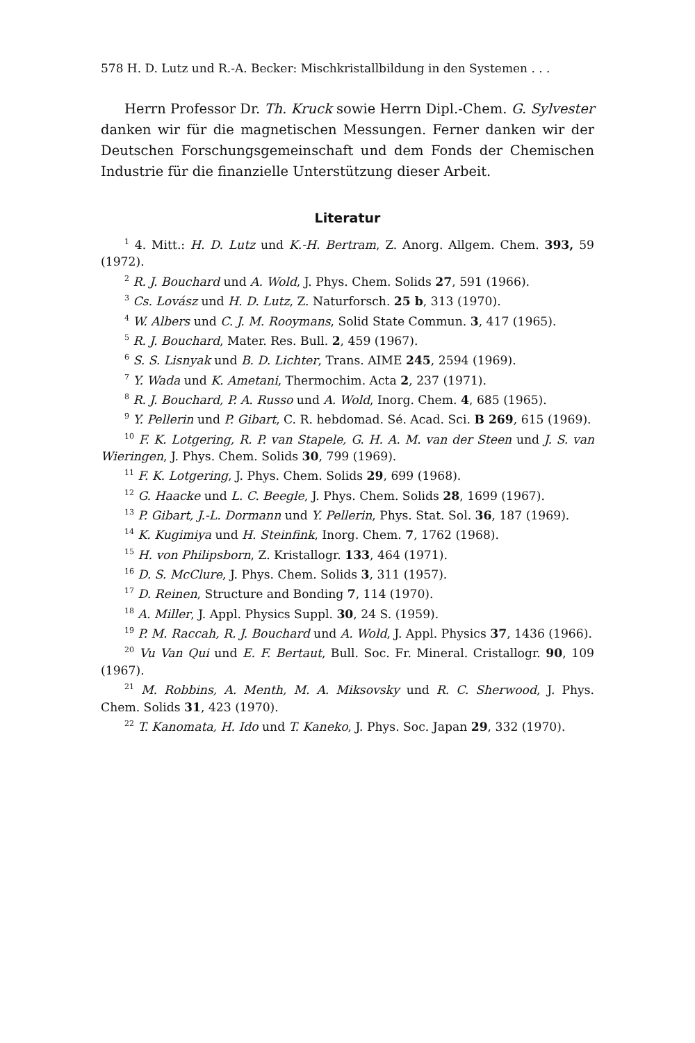578 H. D. Lutz und R.-A. Becker: Mischkristallbildung in den Systemen . . .
Herrn Professor Dr. Th. Kruck sowie Herrn Dipl.-Chem. G. Sylvester danken wir für die magnetischen Messungen. Ferner danken wir der Deutschen Forschungsgemeinschaft und dem Fonds der Chemischen Industrie für die finanzielle Unterstützung dieser Arbeit.
Literatur
<sup>1</sup> 4. Mitt.: H. D. Lutz und K.-H. Bertram, Z. Anorg. Allgem. Chem. 393, 59 (1972).
<sup>2</sup> R. J. Bouchard und A. Wold, J. Phys. Chem. Solids 27, 591 (1966).
<sup>3</sup> Cs. Lovász und H. D. Lutz, Z. Naturforsch. 25 b, 313 (1970).
<sup>4</sup> W. Albers und C. J. M. Rooymans, Solid State Commun. 3, 417 (1965).
<sup>5</sup> R. J. Bouchard, Mater. Res. Bull. 2, 459 (1967).
<sup>6</sup> S. S. Lisnyak und B. D. Lichter, Trans. AIME 245, 2594 (1969).
<sup>7</sup> Y. Wada und K. Ametani, Thermochim. Acta 2, 237 (1971).
<sup>8</sup> R. J. Bouchard, P. A. Russo und A. Wold, Inorg. Chem. 4, 685 (1965).
<sup>9</sup> Y. Pellerin und P. Gibart, C. R. hebdomad. Sé. Acad. Sci. B 269, 615 (1969).
<sup>10</sup> F. K. Lotgering, R. P. van Stapele, G. H. A. M. van der Steen und J. S. van Wieringen, J. Phys. Chem. Solids 30, 799 (1969).
<sup>11</sup> F. K. Lotgering, J. Phys. Chem. Solids 29, 699 (1968).
<sup>12</sup> G. Haacke und L. C. Beegle, J. Phys. Chem. Solids 28, 1699 (1967).
<sup>13</sup> P. Gibart, J.-L. Dormann und Y. Pellerin, Phys. Stat. Sol. 36, 187 (1969).
<sup>14</sup> K. Kugimiya und H. Steinfink, Inorg. Chem. 7, 1762 (1968).
<sup>15</sup> H. von Philipsborn, Z. Kristallogr. 133, 464 (1971).
<sup>16</sup> D. S. McClure, J. Phys. Chem. Solids 3, 311 (1957).
<sup>17</sup> D. Reinen, Structure and Bonding 7, 114 (1970).
<sup>18</sup> A. Miller, J. Appl. Physics Suppl. 30, 24 S. (1959).
<sup>19</sup> P. M. Raccah, R. J. Bouchard und A. Wold, J. Appl. Physics 37, 1436 (1966).
<sup>20</sup> Vu Van Qui und E. F. Bertaut, Bull. Soc. Fr. Mineral. Cristallogr. 90, 109 (1967).
<sup>21</sup> M. Robbins, A. Menth, M. A. Miksovsky und R. C. Sherwood, J. Phys. Chem. Solids 31, 423 (1970).
<sup>22</sup> T. Kanomata, H. Ido und T. Kaneko, J. Phys. Soc. Japan 29, 332 (1970).